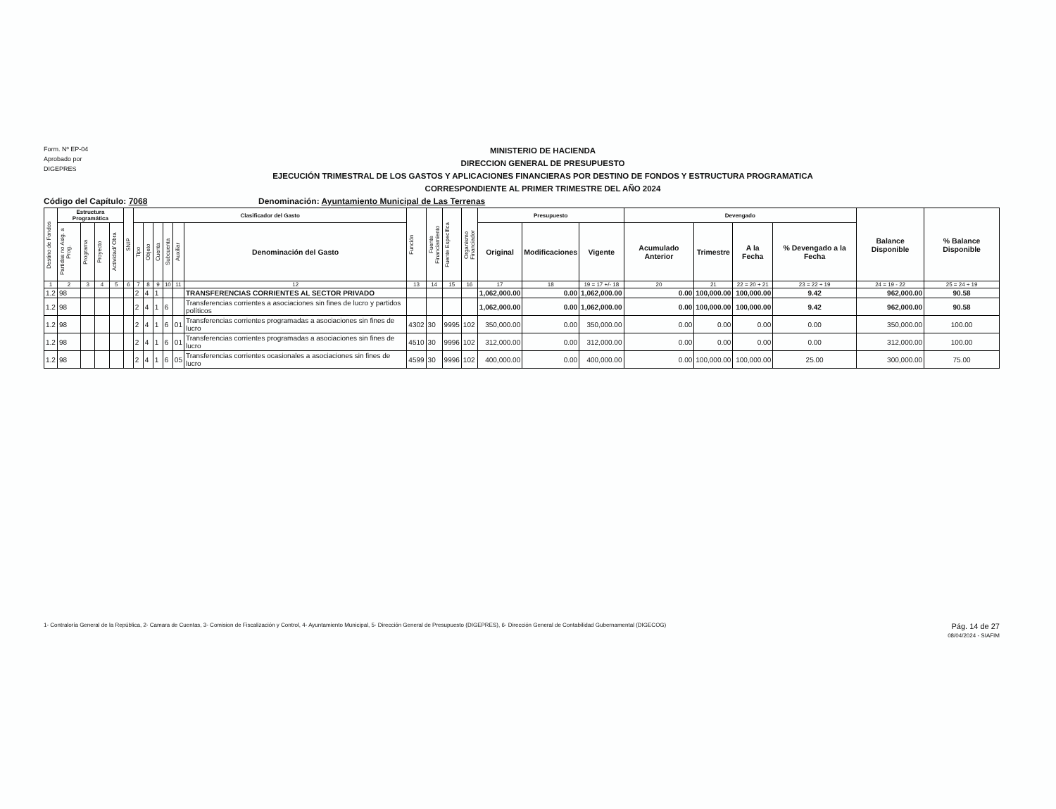Form. Nº EP-04
Aprobado por
DIGEPRES
MINISTERIO DE HACIENDA
DIRECCION GENERAL DE PRESUPUESTO
EJECUCIÓN TRIMESTRAL DE LOS GASTOS Y APLICACIONES FINANCIERAS POR DESTINO DE FONDOS Y ESTRUCTURA PROGRAMATICA
CORRESPONDIENTE AL PRIMER TRIMESTRE DEL AÑO 2024
Código del Capítulo: 7068 Denominación: Ayuntamiento Municipal de Las Terrenas
| Destino de Fondos | Estructura Programática | | | | SNIP | Clasificador del Gasto | | | | | | Función | Fuente Financiamiento | Fuente Específica | Organismo Financiador | Presupuesto | | | Devengado | | | | Balance Disponible | % Balance Disponible |
| --- | --- | --- | --- | --- | --- | --- | --- | --- | --- | --- | --- | --- | --- | --- | --- | --- | --- | --- | --- | --- | --- | --- | --- | --- |
| | Partidas no Asig. a Prog. | Programa | Proyecto | Actividad/ Obra | | Tipo | Objeto | Cuenta | Subcuenta | Auxiliar | Denominación del Gasto | | | | | Original | Modificaciones | Vigente | Acumulado Anterior | Trimestre | A la Fecha | % Devengado a la Fecha | | |
| 1 | 2 | 3 | 4 | 5 | 6 | 7 | 8 | 9 | 10 | 11 | 12 | 13 | 14 | 15 | 16 | 17 | 18 | 19 = 17 +/- 18 | 20 | 21 | 22 = 20 + 21 | 23 = 22 ÷ 19 | 24 = 19 - 22 | 25 = 24 ÷ 19 |
| 1.2 | 98 | | | | | 2 | 4 | 1 | | | TRANSFERENCIAS CORRIENTES AL SECTOR PRIVADO | | | | | 1,062,000.00 | 0.00 | 1,062,000.00 | 0.00 | 100,000.00 | 100,000.00 | 9.42 | 962,000.00 | 90.58 |
| 1.2 | 98 | | | | | 2 | 4 | 1 | 6 | | Transferencias corrientes a asociaciones sin fines de lucro y partidos políticos | | | | | 1,062,000.00 | 0.00 | 1,062,000.00 | 0.00 | 100,000.00 | 100,000.00 | 9.42 | 962,000.00 | 90.58 |
| 1.2 | 98 | | | | | 2 | 4 | 1 | 6 | 01 | Transferencias corrientes programadas a asociaciones sin fines de lucro | 4302 | 30 | 9995 | 102 | 350,000.00 | 0.00 | 350,000.00 | 0.00 | 0.00 | 0.00 | 0.00 | 350,000.00 | 100.00 |
| 1.2 | 98 | | | | | 2 | 4 | 1 | 6 | 01 | Transferencias corrientes programadas a asociaciones sin fines de lucro | 4510 | 30 | 9996 | 102 | 312,000.00 | 0.00 | 312,000.00 | 0.00 | 0.00 | 0.00 | 0.00 | 312,000.00 | 100.00 |
| 1.2 | 98 | | | | | 2 | 4 | 1 | 6 | 05 | Transferencias corrientes ocasionales a asociaciones sin fines de lucro | 4599 | 30 | 9996 | 102 | 400,000.00 | 0.00 | 400,000.00 | 0.00 | 100,000.00 | 100,000.00 | 25.00 | 300,000.00 | 75.00 |
1- Contraloría General de la República, 2- Camara de Cuentas, 3- Comision de Fiscalización y Control, 4- Ayuntamiento Municipal, 5- Dirección General de Presupuesto (DIGEPRES), 6- Dirección General de Contabilidad Gubernamental (DIGECOG) Pág. 14 de 27
08/04/2024 - SIAFIM